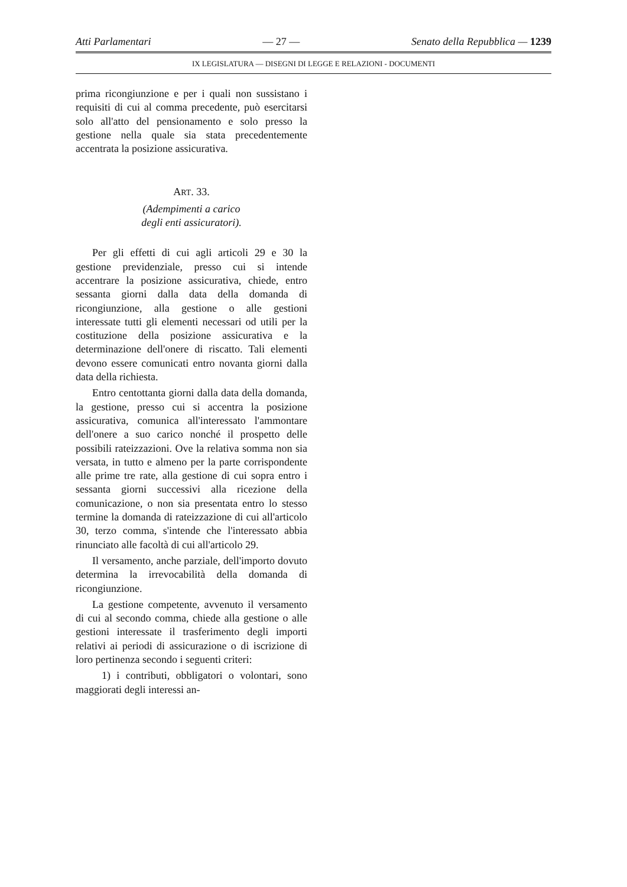Atti Parlamentari — 27 — Senato della Repubblica — 1239
IX LEGISLATURA — DISEGNI DI LEGGE E RELAZIONI - DOCUMENTI
prima ricongiunzione e per i quali non sussistano i requisiti di cui al comma precedente, può esercitarsi solo all'atto del pensionamento e solo presso la gestione nella quale sia stata precedentemente accentrata la posizione assicurativa.
ART. 33.
(Adempimenti a carico
degli enti assicuratori).
Per gli effetti di cui agli articoli 29 e 30 la gestione previdenziale, presso cui si intende accentrare la posizione assicurativa, chiede, entro sessanta giorni dalla data della domanda di ricongiunzione, alla gestione o alle gestioni interessate tutti gli elementi necessari od utili per la costituzione della posizione assicurativa e la determinazione dell'onere di riscatto. Tali elementi devono essere comunicati entro novanta giorni dalla data della richiesta.
Entro centottanta giorni dalla data della domanda, la gestione, presso cui si accentra la posizione assicurativa, comunica all'interessato l'ammontare dell'onere a suo carico nonché il prospetto delle possibili rateizzazioni. Ove la relativa somma non sia versata, in tutto e almeno per la parte corrispondente alle prime tre rate, alla gestione di cui sopra entro i sessanta giorni successivi alla ricezione della comunicazione, o non sia presentata entro lo stesso termine la domanda di rateizzazione di cui all'articolo 30, terzo comma, s'intende che l'interessato abbia rinunciato alle facoltà di cui all'articolo 29.
Il versamento, anche parziale, dell'importo dovuto determina la irrevocabilità della domanda di ricongiunzione.
La gestione competente, avvenuto il versamento di cui al secondo comma, chiede alla gestione o alle gestioni interessate il trasferimento degli importi relativi ai periodi di assicurazione o di iscrizione di loro pertinenza secondo i seguenti criteri:
1) i contributi, obbligatori o volontari, sono maggiorati degli interessi an-